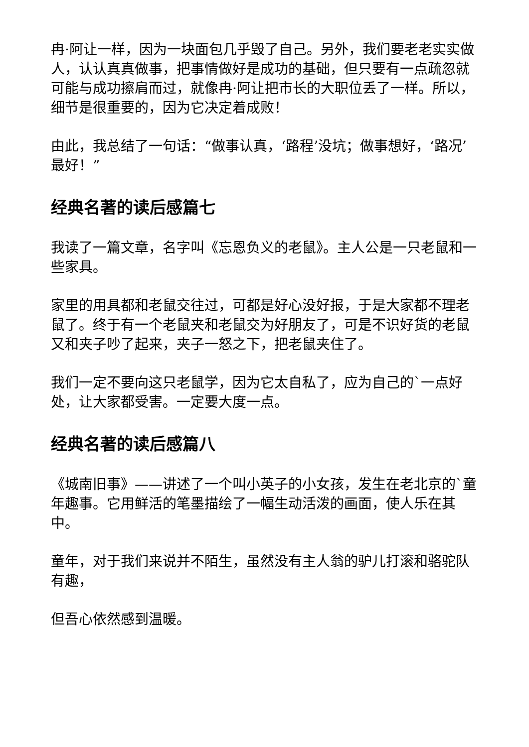冉·阿让一样，因为一块面包几乎毁了自己。另外，我们要老老实实做人，认认真真做事，把事情做好是成功的基础，但只要有一点疏忽就可能与成功擦肩而过，就像冉·阿让把市长的大职位丢了一样。所以，细节是很重要的，因为它决定着成败！
由此，我总结了一句话：“做事认真，‘路程’没坑；做事想好，‘路况’最好！”
经典名著的读后感篇七
我读了一篇文章，名字叫《忘恩负义的老鼠》。主人公是一只老鼠和一些家具。
家里的用具都和老鼠交往过，可都是好心没好报，于是大家都不理老鼠了。终于有一个老鼠夹和老鼠交为好朋友了，可是不识好货的老鼠又和夹子吵了起来，夹子一怒之下，把老鼠夹住了。
我们一定不要向这只老鼠学，因为它太自私了，应为自己的`一点好处，让大家都受害。一定要大度一点。
经典名著的读后感篇八
《城南旧事》——讲述了一个叫小英子的小女孩，发生在老北京的`童年趣事。它用鲜活的笔墨描绘了一幅生动活泼的画面，使人乐在其中。
童年，对于我们来说并不陌生，虽然没有主人翁的驴儿打滚和骆驼队有趣，
但吾心依然感到温暖。